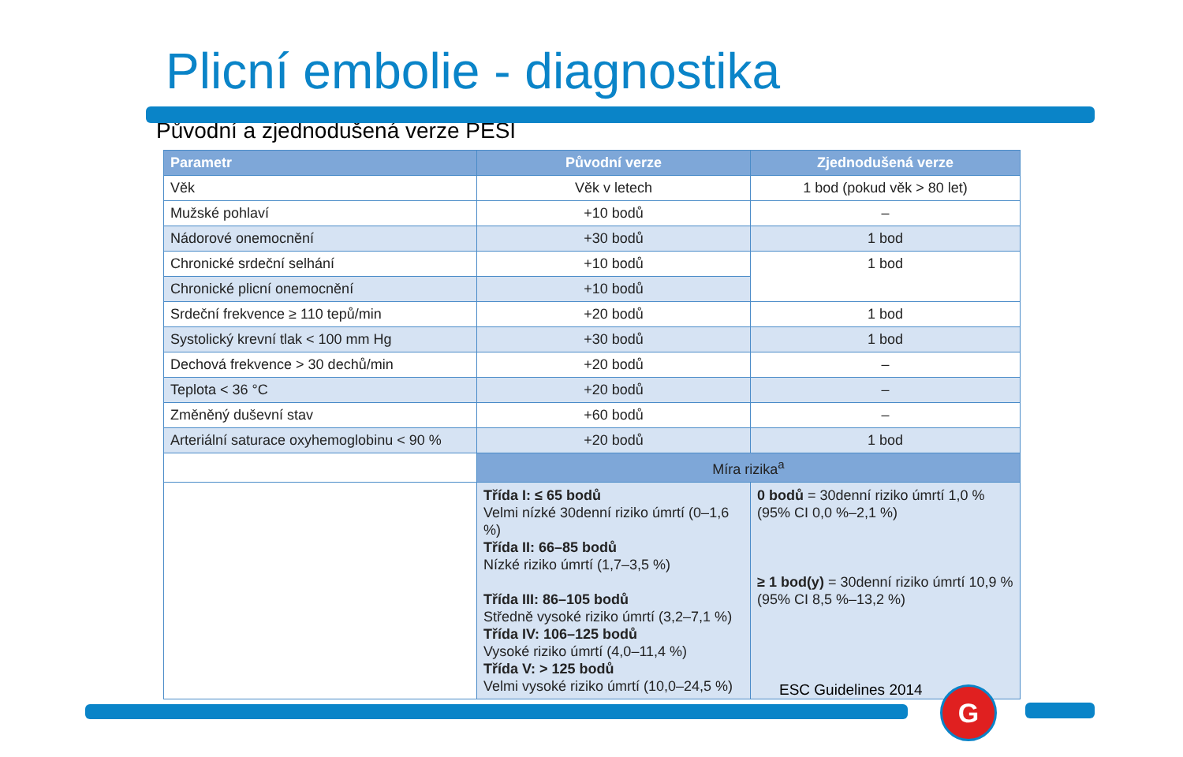Plicní embolie - diagnostika
Původní a zjednodušená verze PESI
| Parametr | Původní verze | Zjednodušená verze |
| --- | --- | --- |
| Věk | Věk v letech | 1 bod (pokud věk > 80 let) |
| Mužské pohlaví | +10 bodů | – |
| Nádorové onemocnění | +30 bodů | 1 bod |
| Chronické srdeční selhání | +10 bodů | 1 bod |
| Chronické plicní onemocnění | +10 bodů | |
| Srdeční frekvence ≥ 110 tepů/min | +20 bodů | 1 bod |
| Systolický krevní tlak < 100 mm Hg | +30 bodů | 1 bod |
| Dechová frekvence > 30 dechů/min | +20 bodů | – |
| Teplota < 36 °C | +20 bodů | – |
| Změněný duševní stav | +60 bodů | – |
| Arteriální saturace oxyhemoglobinu < 90 % | +20 bodů | 1 bod |
| | Míra rizika<sup>a</sup> | |
| | Třída I: ≤ 65 bodů Velmi nízké 30denní riziko úmrtí (0–1,6 %) Třída II: 66–85 bodů Nízké riziko úmrtí (1,7–3,5 %) Třída III: 86–105 bodů Středně vysoké riziko úmrtí (3,2–7,1 %) Třída IV: 106–125 bodů Vysoké riziko úmrtí (4,0–11,4 %) Třída V: > 125 bodů Velmi vysoké riziko úmrtí (10,0–24,5 %) | 0 bodů = 30denní riziko úmrtí 1,0 % (95% CI 0,0 %–2,1 %) ≥ 1 bod(y) = 30denní riziko úmrtí 10,9 % (95% CI 8,5 %–13,2 %) |
ESC Guidelines 2014 G